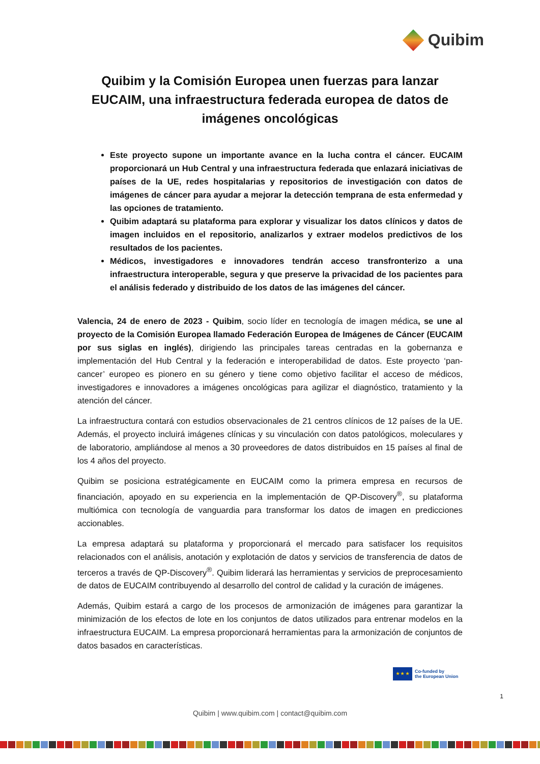Quibim
Quibim y la Comisión Europea unen fuerzas para lanzar EUCAIM, una infraestructura federada europea de datos de imágenes oncológicas
Este proyecto supone un importante avance en la lucha contra el cáncer. EUCAIM proporcionará un Hub Central y una infraestructura federada que enlazará iniciativas de países de la UE, redes hospitalarias y repositorios de investigación con datos de imágenes de cáncer para ayudar a mejorar la detección temprana de esta enfermedad y las opciones de tratamiento.
Quibim adaptará su plataforma para explorar y visualizar los datos clínicos y datos de imagen incluidos en el repositorio, analizarlos y extraer modelos predictivos de los resultados de los pacientes.
Médicos, investigadores e innovadores tendrán acceso transfronterizo a una infraestructura interoperable, segura y que preserve la privacidad de los pacientes para el análisis federado y distribuido de los datos de las imágenes del cáncer.
Valencia, 24 de enero de 2023 - Quibim, socio líder en tecnología de imagen médica, se une al proyecto de la Comisión Europea llamado Federación Europea de Imágenes de Cáncer (EUCAIM por sus siglas en inglés), dirigiendo las principales tareas centradas en la gobernanza e implementación del Hub Central y la federación e interoperabilidad de datos. Este proyecto ‘pan-cancer’ europeo es pionero en su género y tiene como objetivo facilitar el acceso de médicos, investigadores e innovadores a imágenes oncológicas para agilizar el diagnóstico, tratamiento y la atención del cáncer.
La infraestructura contará con estudios observacionales de 21 centros clínicos de 12 países de la UE. Además, el proyecto incluirá imágenes clínicas y su vinculación con datos patológicos, moleculares y de laboratorio, ampliándose al menos a 30 proveedores de datos distribuidos en 15 países al final de los 4 años del proyecto.
Quibim se posiciona estratégicamente en EUCAIM como la primera empresa en recursos de financiación, apoyado en su experiencia en la implementación de QP-Discovery<sup>®</sup>, su plataforma multiómica con tecnología de vanguardia para transformar los datos de imagen en predicciones accionables.
La empresa adaptará su plataforma y proporcionará el mercado para satisfacer los requisitos relacionados con el análisis, anotación y explotación de datos y servicios de transferencia de datos de terceros a través de QP-Discovery<sup>®</sup>. Quibim liderará las herramientas y servicios de preprocesamiento de datos de EUCAIM contribuyendo al desarrollo del control de calidad y la curación de imágenes.
Además, Quibim estará a cargo de los procesos de armonización de imágenes para garantizar la minimización de los efectos de lote en los conjuntos de datos utilizados para entrenar modelos en la infraestructura EUCAIM. La empresa proporcionará herramientas para la armonización de conjuntos de datos basados en características.
★ ★ ★
Co-funded by
the European Union
1
Quibim | www.quibim.com | contact@quibim.com